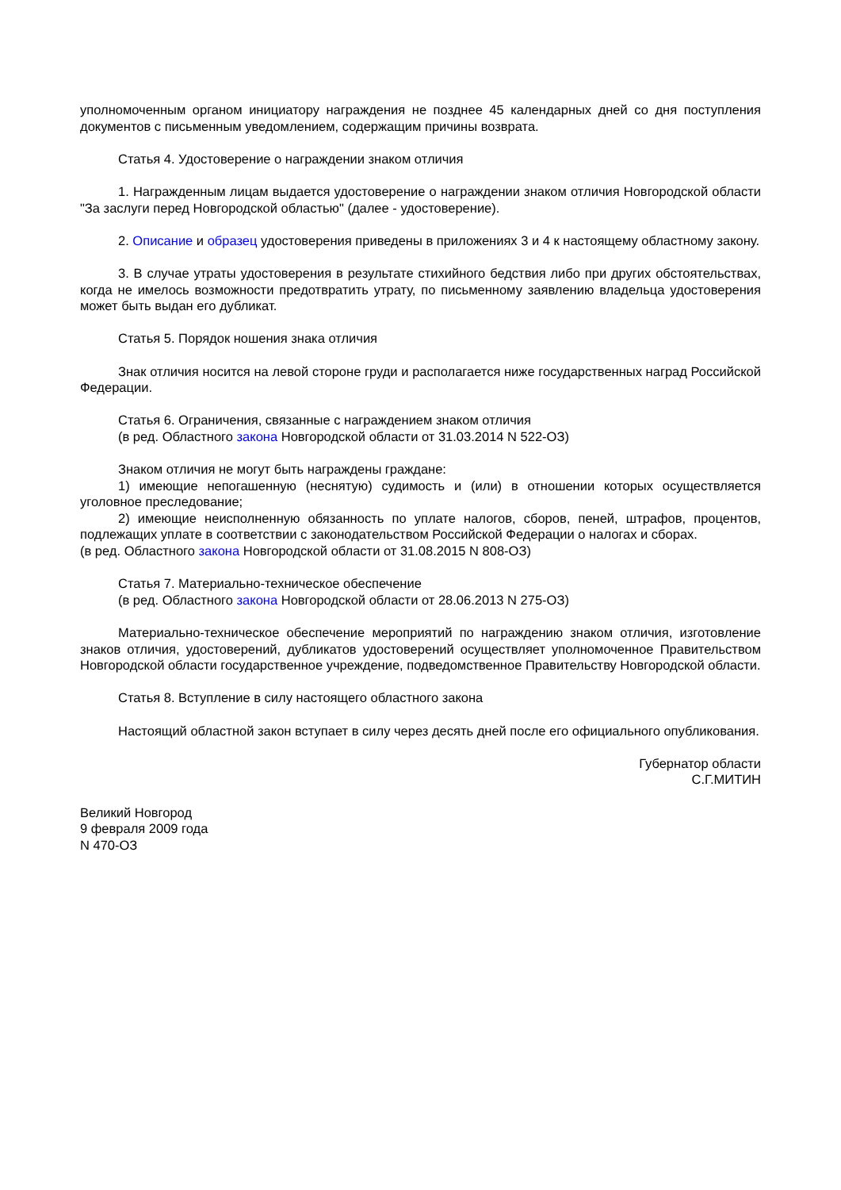уполномоченным органом инициатору награждения не позднее 45 календарных дней со дня поступления документов с письменным уведомлением, содержащим причины возврата.
Статья 4. Удостоверение о награждении знаком отличия
1. Награжденным лицам выдается удостоверение о награждении знаком отличия Новгородской области "За заслуги перед Новгородской областью" (далее - удостоверение).
2. Описание и образец удостоверения приведены в приложениях 3 и 4 к настоящему областному закону.
3. В случае утраты удостоверения в результате стихийного бедствия либо при других обстоятельствах, когда не имелось возможности предотвратить утрату, по письменному заявлению владельца удостоверения может быть выдан его дубликат.
Статья 5. Порядок ношения знака отличия
Знак отличия носится на левой стороне груди и располагается ниже государственных наград Российской Федерации.
Статья 6. Ограничения, связанные с награждением знаком отличия
(в ред. Областного закона Новгородской области от 31.03.2014 N 522-ОЗ)
Знаком отличия не могут быть награждены граждане:
1) имеющие непогашенную (неснятую) судимость и (или) в отношении которых осуществляется уголовное преследование;
2) имеющие неисполненную обязанность по уплате налогов, сборов, пеней, штрафов, процентов, подлежащих уплате в соответствии с законодательством Российской Федерации о налогах и сборах.
(в ред. Областного закона Новгородской области от 31.08.2015 N 808-ОЗ)
Статья 7. Материально-техническое обеспечение
(в ред. Областного закона Новгородской области от 28.06.2013 N 275-ОЗ)
Материально-техническое обеспечение мероприятий по награждению знаком отличия, изготовление знаков отличия, удостоверений, дубликатов удостоверений осуществляет уполномоченное Правительством Новгородской области государственное учреждение, подведомственное Правительству Новгородской области.
Статья 8. Вступление в силу настоящего областного закона
Настоящий областной закон вступает в силу через десять дней после его официального опубликования.
Губернатор области
С.Г.МИТИН
Великий Новгород
9 февраля 2009 года
N 470-ОЗ